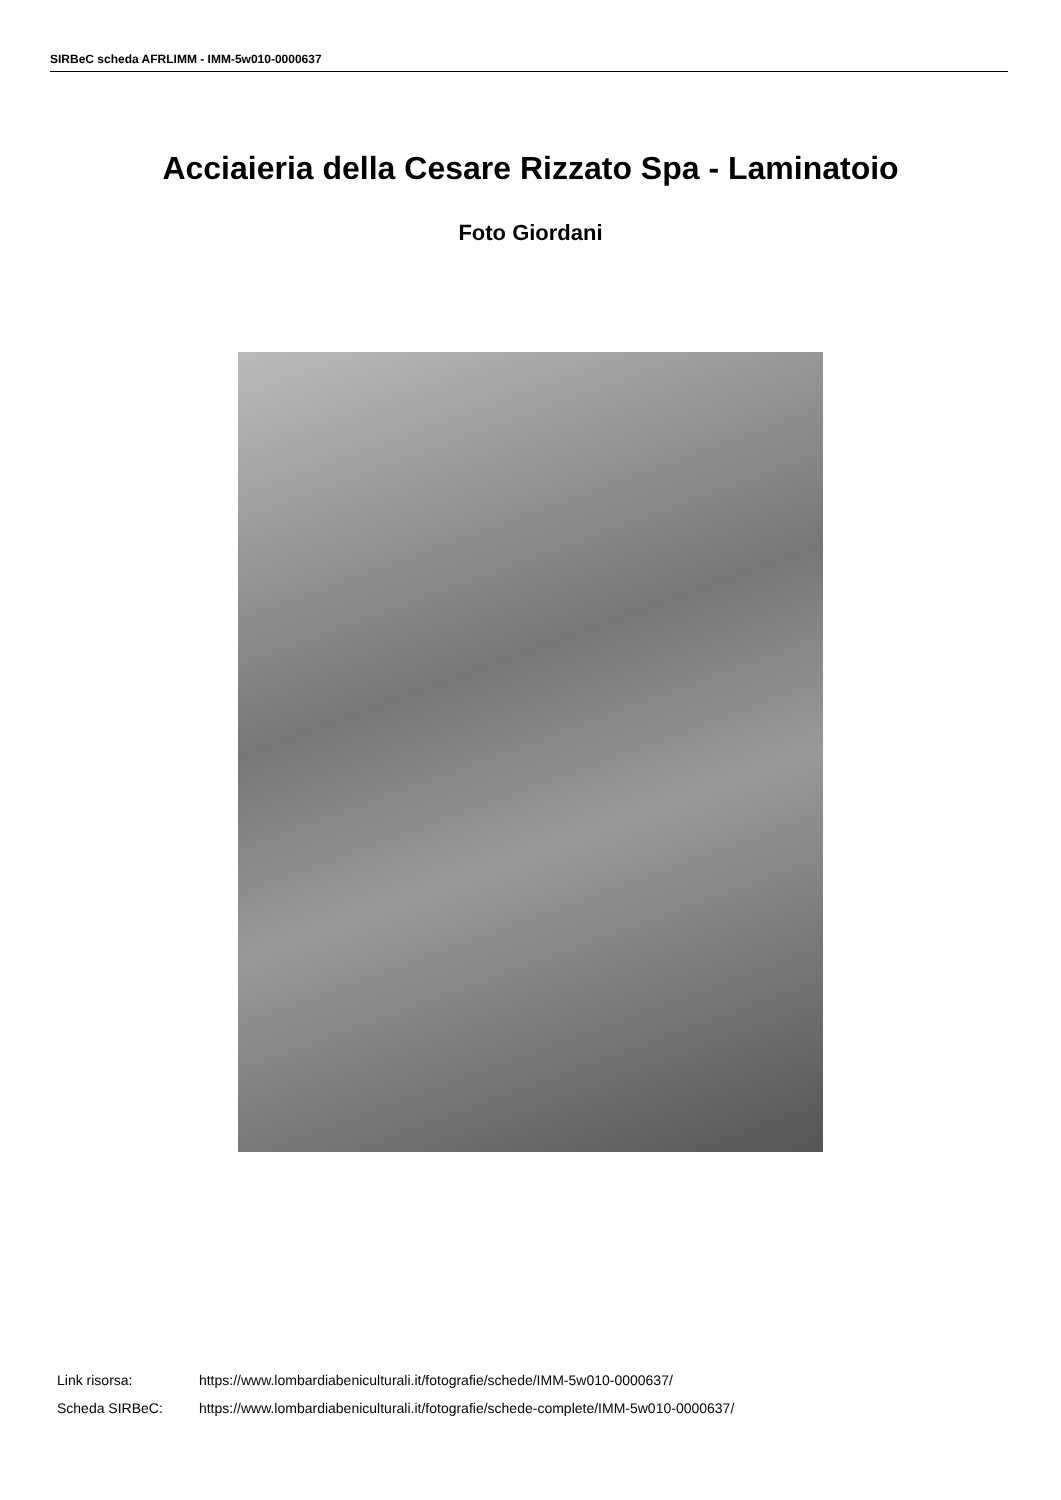SIRBeC scheda AFRLIMM - IMM-5w010-0000637
Acciaieria della Cesare Rizzato Spa - Laminatoio
Foto Giordani
Link risorsa: https://www.lombardiabeniculturali.it/fotografie/schede/IMM-5w010-0000637/
Scheda SIRBeC: https://www.lombardiabeniculturali.it/fotografie/schede-complete/IMM-5w010-0000637/